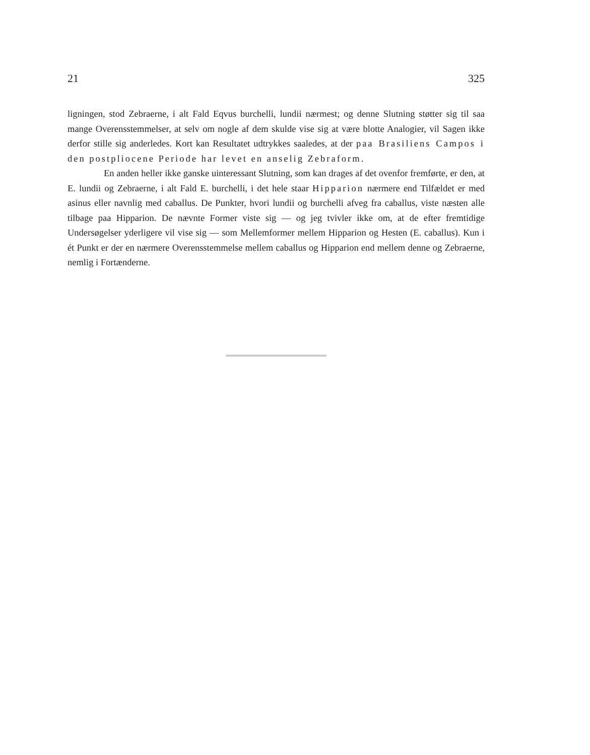21 325
ligningen, stod Zebraerne, i alt Fald Eqvus burchelli, lundii nærmest; og denne Slutning støtter sig til saa mange Overensstemmelser, at selv om nogle af dem skulde vise sig at være blotte Analogier, vil Sagen ikke derfor stille sig anderledes. Kort kan Resultatet udtrykkes saaledes, at der paa Brasiliens Campos i den postpliocene Periode har levet en anselig Zebraform.
En anden heller ikke ganske uinteressant Slutning, som kan drages af det ovenfor fremførte, er den, at E. lundii og Zebraerne, i alt Fald E. burchelli, i det hele staar Hipparion nærmere end Tilfældet er med asinus eller navnlig med caballus. De Punkter, hvori lundii og burchelli afveg fra caballus, viste næsten alle tilbage paa Hipparion. De nævnte Former viste sig — og jeg tvivler ikke om, at de efter fremtidige Undersøgelser yderligere vil vise sig — som Mellemformer mellem Hipparion og Hesten (E. caballus). Kun i ét Punkt er der en nærmere Overensstemmelse mellem caballus og Hipparion end mellem denne og Zebraerne, nemlig i Fortænderne.